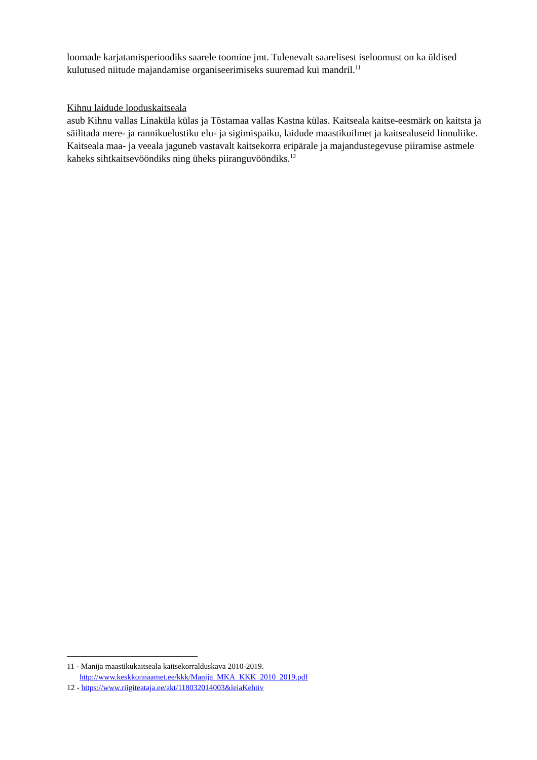loomade karjatamisperioodiks saarele toomine jmt. Tulenevalt saarelisest iseloomust on ka üldised kulutused niitude majandamise organiseerimiseks suuremad kui mandril.<sup>11</sup>
Kihnu laidude looduskaitseala
asub Kihnu vallas Linaküla külas ja Tõstamaa vallas Kastna külas. Kaitseala kaitse-eesmärk on kaitsta ja säilitada mere- ja rannikuelustiku elu- ja sigimispaiku, laidude maastikuilmet ja kaitsealuseid linnuliike.
Kaitseala maa- ja veeala jaguneb vastavalt kaitsekorra eripärale ja majandustegevuse piiramise astmele kaheks sihtkaitsevööndiks ning üheks piiranguvööndiks.<sup>12</sup>
11 - Manija maastikukaitseala kaitsekorralduskava 2010-2019.
http://www.keskkonnaamet.ee/kkk/Manija_MKA_KKK_2010_2019.pdf
12 - https://www.riigiteataja.ee/akt/118032014003&leiaKehtiv